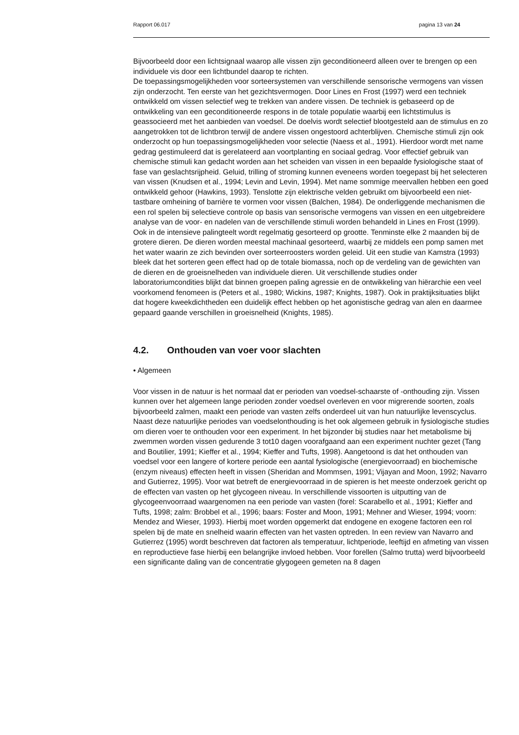Rapport 06.017 pagina 13 van 24
Bijvoorbeeld door een lichtsignaal waarop alle vissen zijn geconditioneerd alleen over te brengen op een individuele vis door een lichtbundel daarop te richten.
De toepassingsmogelijkheden voor sorteersystemen van verschillende sensorische vermogens van vissen zijn onderzocht. Ten eerste van het gezichtsvermogen. Door Lines en Frost (1997) werd een techniek ontwikkeld om vissen selectief weg te trekken van andere vissen. De techniek is gebaseerd op de ontwikkeling van een geconditioneerde respons in de totale populatie waarbij een lichtstimulus is geassocieerd met het aanbieden van voedsel. De doelvis wordt selectief blootgesteld aan de stimulus en zo aangetrokken tot de lichtbron terwijl de andere vissen ongestoord achterblijven. Chemische stimuli zijn ook onderzocht op hun toepassingsmogelijkheden voor selectie (Naess et al., 1991). Hierdoor wordt met name gedrag gestimuleerd dat is gerelateerd aan voortplanting en sociaal gedrag. Voor effectief gebruik van chemische stimuli kan gedacht worden aan het scheiden van vissen in een bepaalde fysiologische staat of fase van geslachtsrijpheid. Geluid, trilling of stroming kunnen eveneens worden toegepast bij het selecteren van vissen (Knudsen et al., 1994; Levin and Levin, 1994). Met name sommige meervallen hebben een goed ontwikkeld gehoor (Hawkins, 1993). Tenslotte zijn elektrische velden gebruikt om bijvoorbeeld een niet-tastbare omheining of barrière te vormen voor vissen (Balchen, 1984). De onderliggende mechanismen die een rol spelen bij selectieve controle op basis van sensorische vermogens van vissen en een uitgebreidere analyse van de voor- en nadelen van de verschillende stimuli worden behandeld in Lines en Frost (1999).
Ook in de intensieve palingteelt wordt regelmatig gesorteerd op grootte. Tenminste elke 2 maanden bij de grotere dieren. De dieren worden meestal machinaal gesorteerd, waarbij ze middels een pomp samen met het water waarin ze zich bevinden over sorteerroosters worden geleid. Uit een studie van Kamstra (1993) bleek dat het sorteren geen effect had op de totale biomassa, noch op de verdeling van de gewichten van de dieren en de groeisnelheden van individuele dieren. Uit verschillende studies onder laboratoriumcondities blijkt dat binnen groepen paling agressie en de ontwikkeling van hiërarchie een veel voorkomend fenomeen is (Peters et al., 1980; Wickins, 1987; Knights, 1987). Ook in praktijksituaties blijkt dat hogere kweekdichtheden een duidelijk effect hebben op het agonistische gedrag van alen en daarmee gepaard gaande verschillen in groeisnelheid (Knights, 1985).
4.2. Onthouden van voer voor slachten
• Algemeen
Voor vissen in de natuur is het normaal dat er perioden van voedsel-schaarste of -onthouding zijn. Vissen kunnen over het algemeen lange perioden zonder voedsel overleven en voor migrerende soorten, zoals bijvoorbeeld zalmen, maakt een periode van vasten zelfs onderdeel uit van hun natuurlijke levenscyclus. Naast deze natuurlijke periodes van voedselonthouding is het ook algemeen gebruik in fysiologische studies om dieren voer te onthouden voor een experiment. In het bijzonder bij studies naar het metabolisme bij zwemmen worden vissen gedurende 3 tot10 dagen voorafgaand aan een experiment nuchter gezet (Tang and Boutilier, 1991; Kieffer et al., 1994; Kieffer and Tufts, 1998). Aangetoond is dat het onthouden van voedsel voor een langere of kortere periode een aantal fysiologische (energievoorraad) en biochemische (enzym niveaus) effecten heeft in vissen (Sheridan and Mommsen, 1991; Vijayan and Moon, 1992; Navarro and Gutierrez, 1995). Voor wat betreft de energievoorraad in de spieren is het meeste onderzoek gericht op de effecten van vasten op het glycogeen niveau. In verschillende vissoorten is uitputting van de glycogeenvoorraad waargenomen na een periode van vasten (forel: Scarabello et al., 1991; Kieffer and Tufts, 1998; zalm: Brobbel et al., 1996; baars: Foster and Moon, 1991; Mehner and Wieser, 1994; voorn: Mendez and Wieser, 1993). Hierbij moet worden opgemerkt dat endogene en exogene factoren een rol spelen bij de mate en snelheid waarin effecten van het vasten optreden. In een review van Navarro and Gutierrez (1995) wordt beschreven dat factoren als temperatuur, lichtperiode, leeftijd en afmeting van vissen en reproductieve fase hierbij een belangrijke invloed hebben. Voor forellen (Salmo trutta) werd bijvoorbeeld een significante daling van de concentratie glygogeen gemeten na 8 dagen